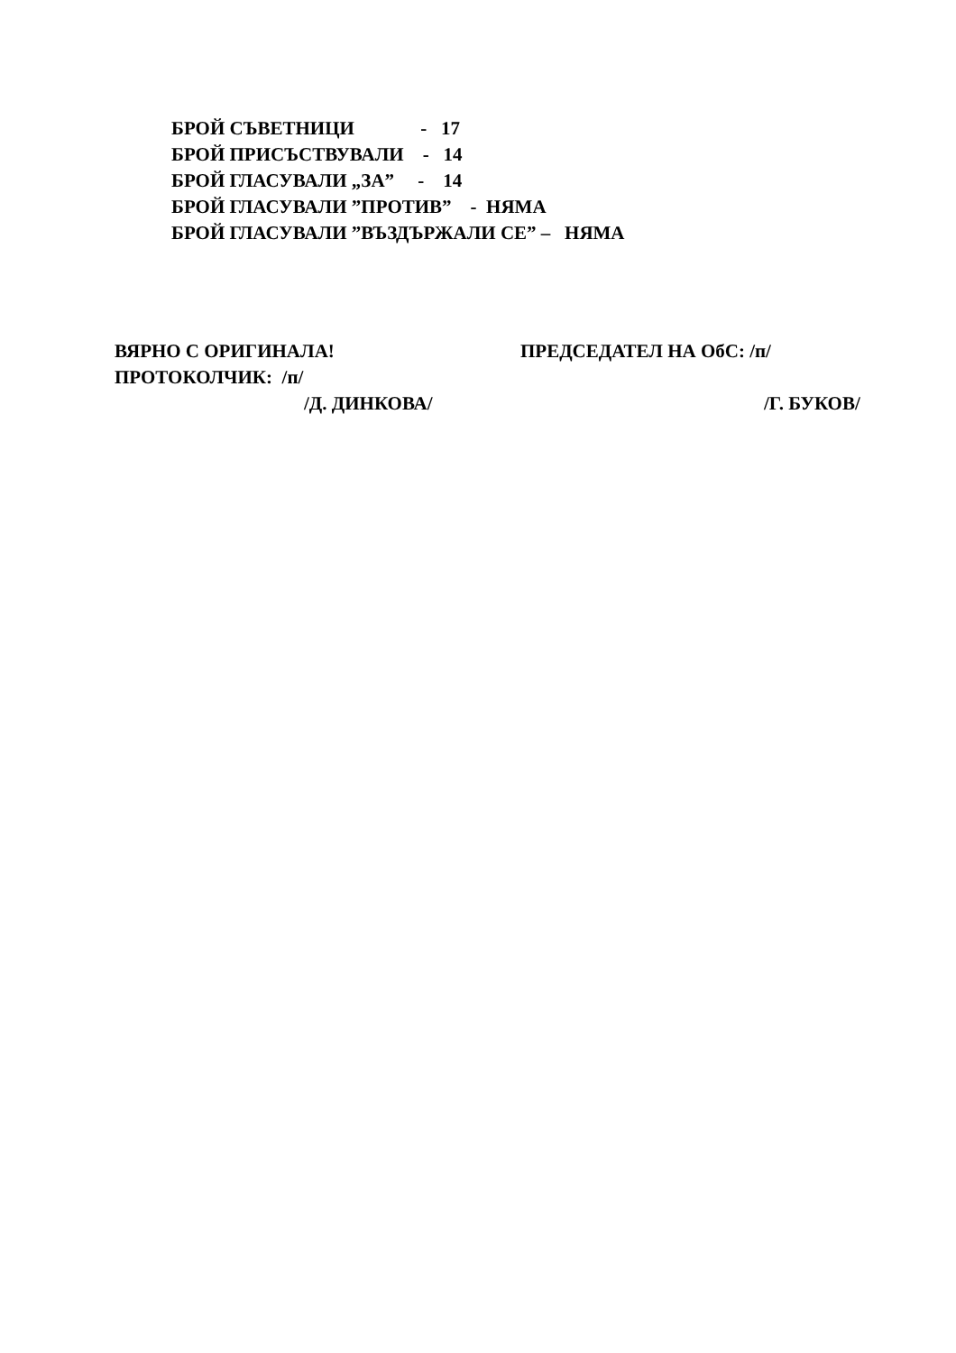БРОЙ СЪВЕТНИЦИ - 17 БРОЙ ПРИСЪСТВУВАЛИ - 14 БРОЙ ГЛАСУВАЛИ „ЗА” - 14 БРОЙ ГЛАСУВАЛИ ”ПРОТИВ” - НЯМА БРОЙ ГЛАСУВАЛИ ”ВЪЗДЪРЖАЛИ СЕ” – НЯМА
ВЯРНО С ОРИГИНАЛА! ПРЕДСЕДАТЕЛ НА ОбС: /п/
ПРОТОКОЛЧИК: /п/
/Д. ДИНКОВА/ /Г. БУКОВ/